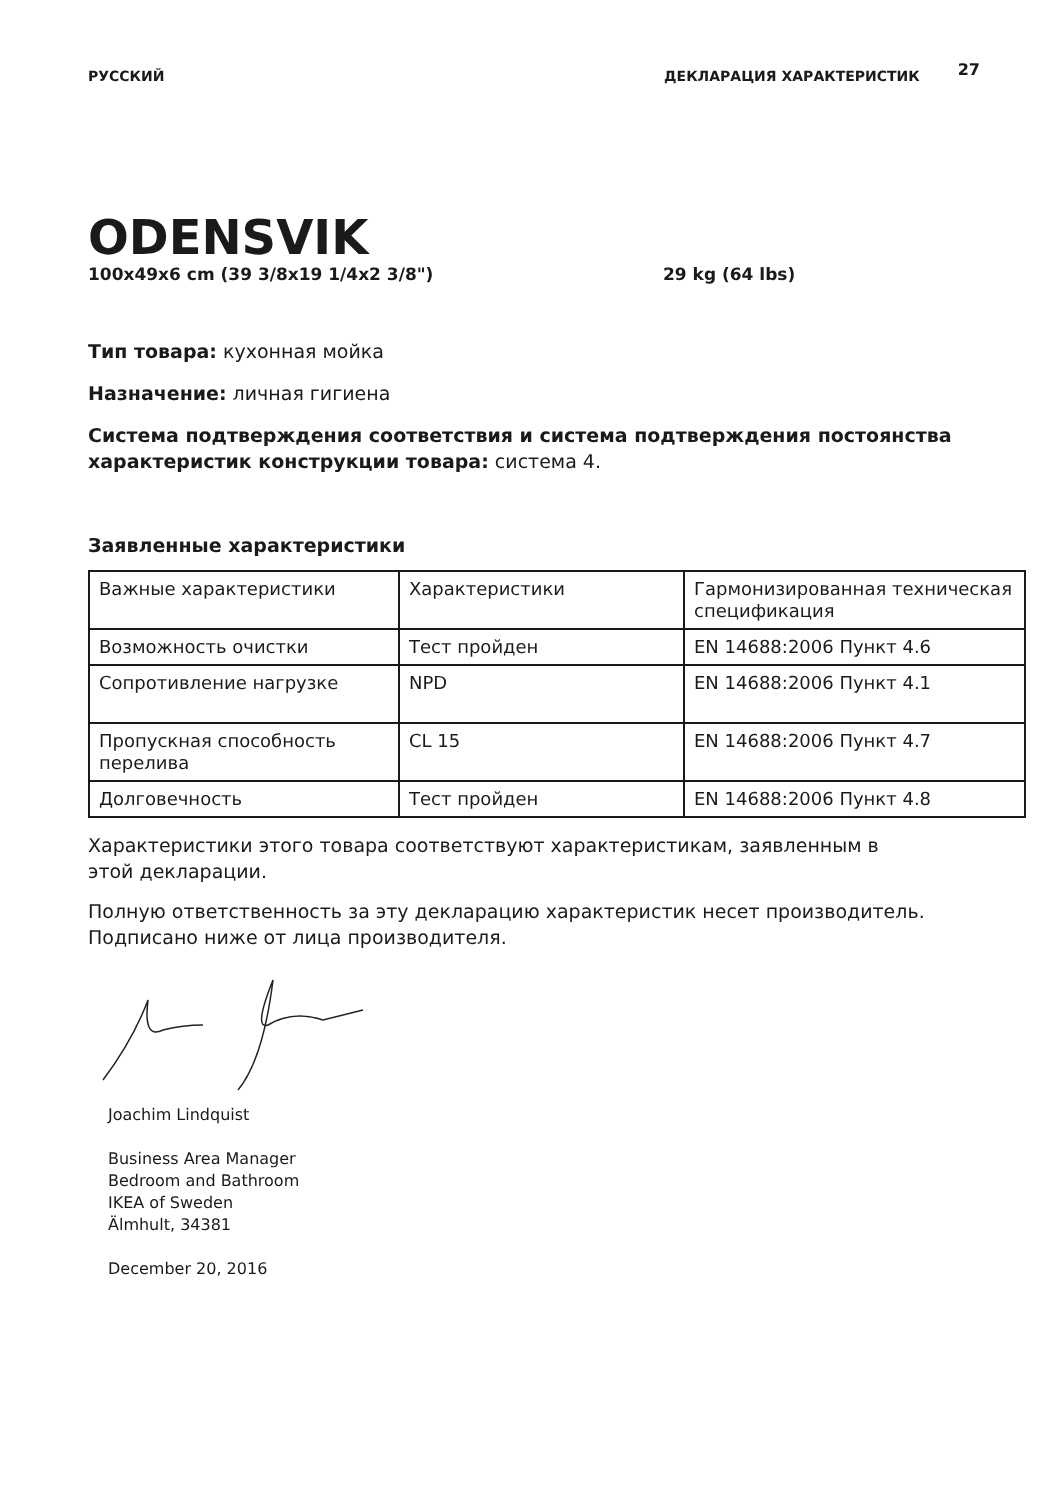РУССКИЙ ДЕКЛАРАЦИЯ ХАРАКТЕРИСТИК
27
ODENSVIK
100x49x6 cm (39 3/8x19 1/4x2 3/8") 29 kg (64 lbs)
Тип товара: кухонная мойка
Назначение: личная гигиена
Система подтверждения соответствия и система подтверждения постоянства характеристик конструкции товара: система 4.
Заявленные характеристики
| Важные характеристики | Характеристики | Гармонизированная техническая спецификация |
| Возможность очистки | Тест пройден | EN 14688:2006 Пункт 4.6 |
| Сопротивление нагрузке | NPD | EN 14688:2006 Пункт 4.1 |
| Пропускная способность перелива | CL 15 | EN 14688:2006 Пункт 4.7 |
| Долговечность | Тест пройден | EN 14688:2006 Пункт 4.8 |
Характеристики этого товара соответствуют характеристикам, заявленным в этой декларации.
Полную ответственность за эту декларацию характеристик несет производитель.
Подписано ниже от лица производителя.
Joachim Lindquist
Business Area Manager
Bedroom and Bathroom
IKEA of Sweden
Älmhult, 34381
December 20, 2016